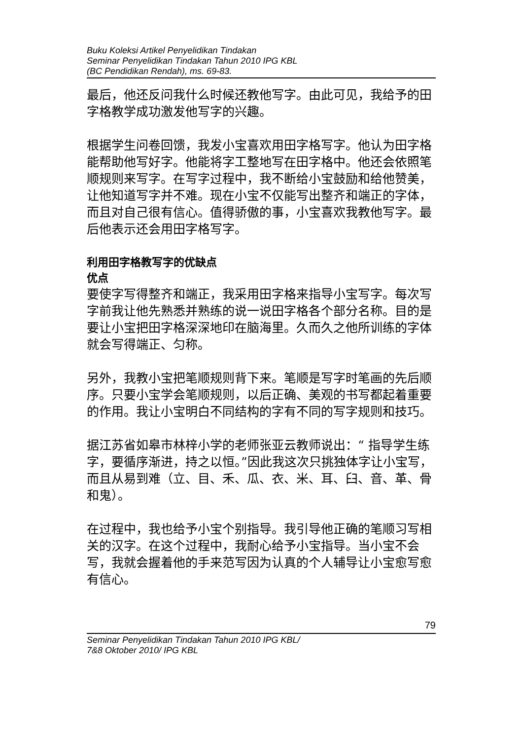Buku Koleksi Artikel Penyelidikan Tindakan
Seminar Penyelidikan Tindakan Tahun 2010 IPG KBL
(BC Pendidikan Rendah), ms. 69-83.
最后，他还反问我什么时候还教他写字。由此可见，我给予的田字格教学成功激发他写字的兴趣。
根据学生问卷回馈，我发小宝喜欢用田字格写字。他认为田字格能帮助他写好字。他能将字工整地写在田字格中。他还会依照笔顺规则来写字。在写字过程中，我不断给小宝鼓励和给他赞美，让他知道写字并不难。现在小宝不仅能写出整齐和端正的字体，而且对自己很有信心。值得骄傲的事，小宝喜欢我教他写字。最后他表示还会用田字格写字。
利用田字格教写字的优缺点
优点
要使字写得整齐和端正，我采用田字格来指导小宝写字。每次写字前我让他先熟悉并熟练的说一说田字格各个部分名称。目的是要让小宝把田字格深深地印在脑海里。久而久之他所训练的字体就会写得端正、匀称。
另外，我教小宝把笔顺规则背下来。笔顺是写字时笔画的先后顺序。只要小宝学会笔顺规则，以后正确、美观的书写都起着重要的作用。我让小宝明白不同结构的字有不同的写字规则和技巧。
据江苏省如皋市林梓小学的老师张亚云教师说出：“ 指导学生练字，要循序渐进，持之以恒。”因此我这次只挑独体字让小宝写，而且从易到难（立、目、禾、瓜、衣、米、耳、臼、音、革、骨和鬼）。
在过程中，我也给予小宝个别指导。我引导他正确的笔顺习写相关的汉字。在这个过程中，我耐心给予小宝指导。当小宝不会写，我就会握着他的手来范写因为认真的个人辅导让小宝愈写愈有信心。
79
Seminar Penyelidikan Tindakan Tahun 2010 IPG KBL/
7&8 Oktober 2010/ IPG KBL